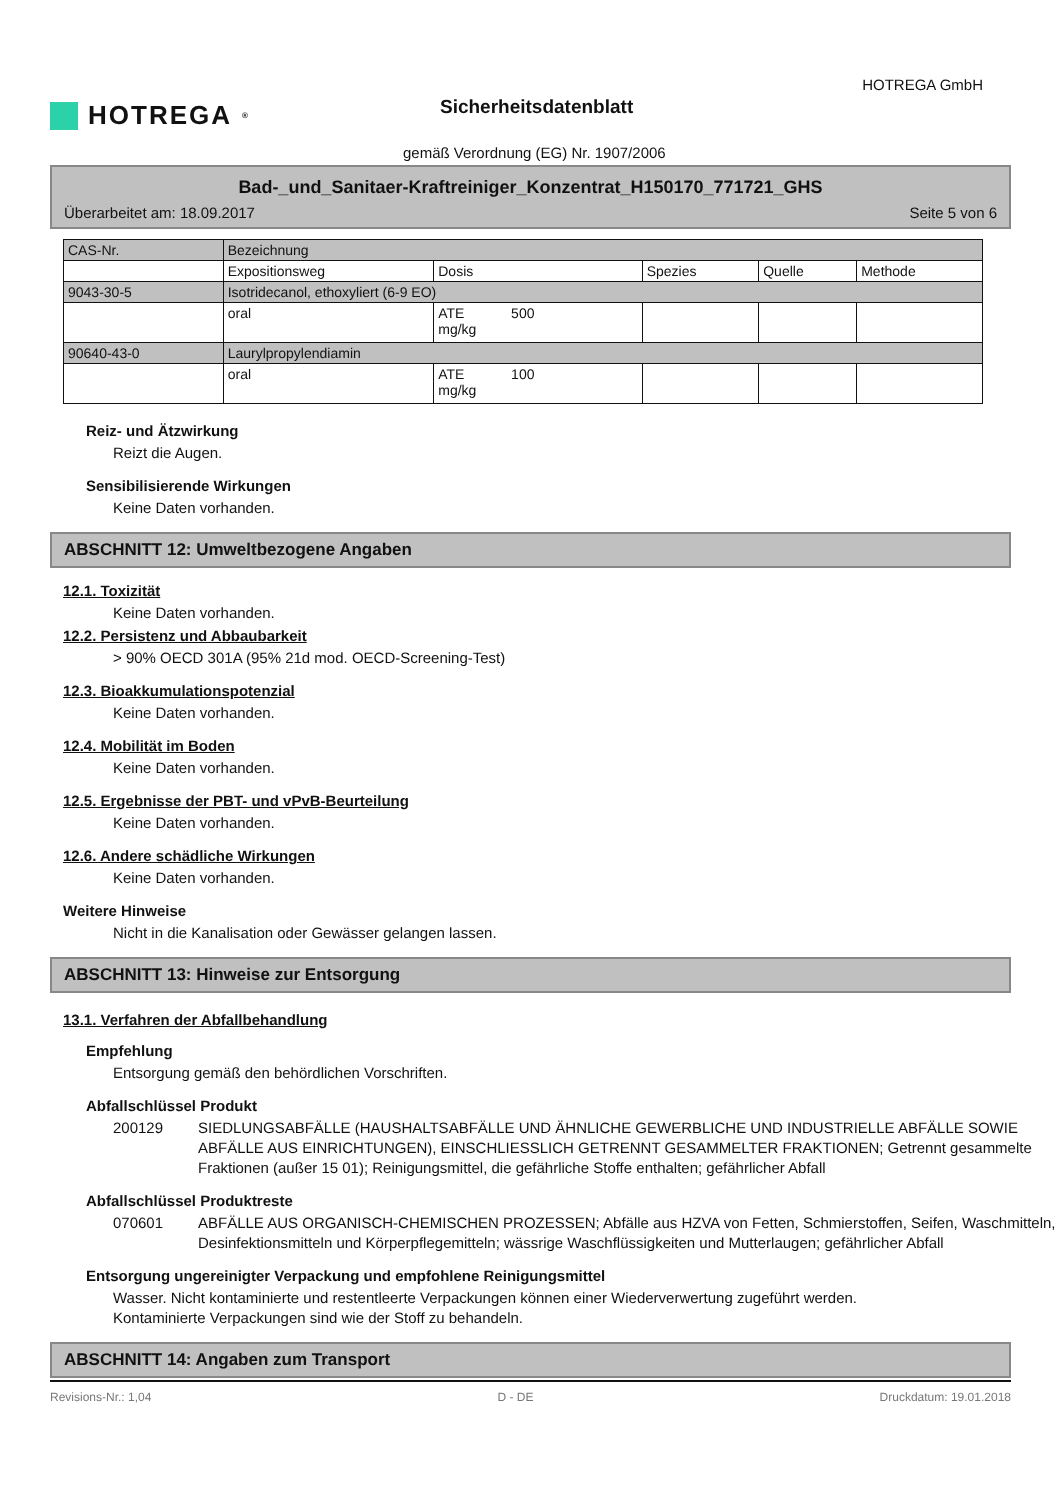HOTREGA<sup>®</sup>
HOTREGA GmbH
Sicherheitsdatenblatt
gemäß Verordnung (EG) Nr. 1907/2006
Bad-_und_Sanitaer-Kraftreiniger_Konzentrat_H150170_771721_GHS
Überarbeitet am: 18.09.2017 Seite 5 von 6
| CAS-Nr. | Bezeichnung | | | | |
| --- | --- | --- | --- | --- | --- |
| | Expositionsweg | Dosis | Spezies | Quelle | Methode |
| 9043-30-5 | Isotridecanol, ethoxyliert (6-9 EO) | | | | |
| | oral | ATE 500 mg/kg | | | |
| 90640-43-0 | Laurylpropylendiamin | | | | |
| | oral | ATE 100 mg/kg | | | |
Reiz- und Ätzwirkung
Reizt die Augen.
Sensibilisierende Wirkungen
Keine Daten vorhanden.
ABSCHNITT 12: Umweltbezogene Angaben
12.1. Toxizität
Keine Daten vorhanden.
12.2. Persistenz und Abbaubarkeit
> 90% OECD 301A (95% 21d mod. OECD-Screening-Test)
12.3. Bioakkumulationspotenzial
Keine Daten vorhanden.
12.4. Mobilität im Boden
Keine Daten vorhanden.
12.5. Ergebnisse der PBT- und vPvB-Beurteilung
Keine Daten vorhanden.
12.6. Andere schädliche Wirkungen
Keine Daten vorhanden.
Weitere Hinweise
Nicht in die Kanalisation oder Gewässer gelangen lassen.
ABSCHNITT 13: Hinweise zur Entsorgung
13.1. Verfahren der Abfallbehandlung
Empfehlung
Entsorgung gemäß den behördlichen Vorschriften.
Abfallschlüssel Produkt
200129 SIEDLUNGSABFÄLLE (HAUSHALTSABFÄLLE UND ÄHNLICHE GEWERBLICHE UND INDUSTRIELLE ABFÄLLE SOWIE ABFÄLLE AUS EINRICHTUNGEN), EINSCHLIESSLICH GETRENNT GESAMMELTER FRAKTIONEN; Getrennt gesammelte Fraktionen (außer 15 01); Reinigungsmittel, die gefährliche Stoffe enthalten; gefährlicher Abfall
Abfallschlüssel Produktreste
070601 ABFÄLLE AUS ORGANISCH-CHEMISCHEN PROZESSEN; Abfälle aus HZVA von Fetten, Schmierstoffen, Seifen, Waschmitteln, Desinfektionsmitteln und Körperpflegemitteln; wässrige Waschflüssigkeiten und Mutterlaugen; gefährlicher Abfall
Entsorgung ungereinigter Verpackung und empfohlene Reinigungsmittel
Wasser. Nicht kontaminierte und restentleerte Verpackungen können einer Wiederverwertung zugeführt werden. Kontaminierte Verpackungen sind wie der Stoff zu behandeln.
ABSCHNITT 14: Angaben zum Transport
Revisions-Nr.: 1,04 D - DE Druckdatum: 19.01.2018